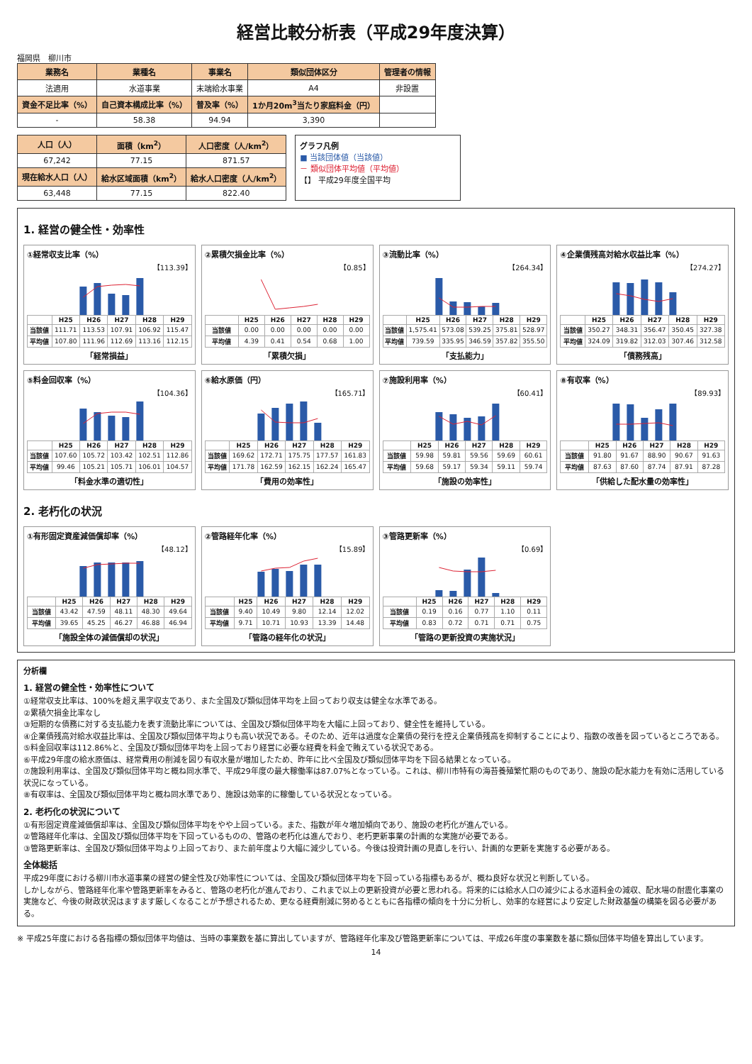経営比較分析表（平成29年度決算）
福岡県　柳川市
| 業務名 | 業種名 | 事業名 | 類似団体区分 | 管理者の情報 |
| --- | --- | --- | --- | --- |
| 法適用 | 水道事業 | 末端給水事業 | A4 | 非設置 |
| 資金不足比率（%） | 自己資本構成比率（%） | 普及率（%） | 1か月20m<sup>3</sup>当たり家庭料金（円） | |
| - | 58.38 | 94.94 | 3,390 | |
| 人口（人） | 面積（km<sup>2</sup>） | 人口密度（人/km<sup>2</sup>） |
| --- | --- | --- |
| 67,242 | 77.15 | 871.57 |
| 現在給水人口（人） | 給水区域面積（km<sup>2</sup>） | 給水人口密度（人/km<sup>2</sup>） |
| 63,448 | 77.15 | 822.40 |
グラフ凡例
■ 当該団体値（当該値）
－ 類似団体平均値（平均値）
【】 平成29年度全国平均
1. 経営の健全性・効率性
①経常収支比率（%）
【113.39】
| | H25 | H26 | H27 | H28 | H29 |
| --- | --- | --- | --- | --- | --- |
| 当該値 | 111.71 | 113.53 | 107.91 | 106.92 | 115.47 |
| 平均値 | 107.80 | 111.96 | 112.69 | 113.16 | 112.15 |
「経常損益」
②累積欠損金比率（%）
【0.85】
| | H25 | H26 | H27 | H28 | H29 |
| --- | --- | --- | --- | --- | --- |
| 当該値 | 0.00 | 0.00 | 0.00 | 0.00 | 0.00 |
| 平均値 | 4.39 | 0.41 | 0.54 | 0.68 | 1.00 |
「累積欠損」
③流動比率（%）
【264.34】
| | H25 | H26 | H27 | H28 | H29 |
| --- | --- | --- | --- | --- | --- |
| 当該値 | 1,575.41 | 573.08 | 539.25 | 375.81 | 528.97 |
| 平均値 | 739.59 | 335.95 | 346.59 | 357.82 | 355.50 |
「支払能力」
④企業債残高対給水収益比率（%）
【274.27】
| | H25 | H26 | H27 | H28 | H29 |
| --- | --- | --- | --- | --- | --- |
| 当該値 | 350.27 | 348.31 | 356.47 | 350.45 | 327.38 |
| 平均値 | 324.09 | 319.82 | 312.03 | 307.46 | 312.58 |
「債務残高」
⑤料金回収率（%）
【104.36】
| | H25 | H26 | H27 | H28 | H29 |
| --- | --- | --- | --- | --- | --- |
| 当該値 | 107.60 | 105.72 | 103.42 | 102.51 | 112.86 |
| 平均値 | 99.46 | 105.21 | 105.71 | 106.01 | 104.57 |
「料金水準の適切性」
⑥給水原価（円）
【165.71】
| | H25 | H26 | H27 | H28 | H29 |
| --- | --- | --- | --- | --- | --- |
| 当該値 | 169.62 | 172.71 | 175.75 | 177.57 | 161.83 |
| 平均値 | 171.78 | 162.59 | 162.15 | 162.24 | 165.47 |
「費用の効率性」
⑦施設利用率（%）
【60.41】
| | H25 | H26 | H27 | H28 | H29 |
| --- | --- | --- | --- | --- | --- |
| 当該値 | 59.98 | 59.81 | 59.56 | 59.69 | 60.61 |
| 平均値 | 59.68 | 59.17 | 59.34 | 59.11 | 59.74 |
「施設の効率性」
⑧有収率（%）
【89.93】
| | H25 | H26 | H27 | H28 | H29 |
| --- | --- | --- | --- | --- | --- |
| 当該値 | 91.80 | 91.67 | 88.90 | 90.67 | 91.63 |
| 平均値 | 87.63 | 87.60 | 87.74 | 87.91 | 87.28 |
「供給した配水量の効率性」
2. 老朽化の状況
①有形固定資産減価償却率（%）
【48.12】
| | H25 | H26 | H27 | H28 | H29 |
| --- | --- | --- | --- | --- | --- |
| 当該値 | 43.42 | 47.59 | 48.11 | 48.30 | 49.64 |
| 平均値 | 39.65 | 45.25 | 46.27 | 46.88 | 46.94 |
「施設全体の減価償却の状況」
②管路経年化率（%）
【15.89】
| | H25 | H26 | H27 | H28 | H29 |
| --- | --- | --- | --- | --- | --- |
| 当該値 | 9.40 | 10.49 | 9.80 | 12.14 | 12.02 |
| 平均値 | 9.71 | 10.71 | 10.93 | 13.39 | 14.48 |
「管路の経年化の状況」
③管路更新率（%）
【0.69】
| | H25 | H26 | H27 | H28 | H29 |
| --- | --- | --- | --- | --- | --- |
| 当該値 | 0.19 | 0.16 | 0.77 | 1.10 | 0.11 |
| 平均値 | 0.83 | 0.72 | 0.71 | 0.71 | 0.75 |
「管路の更新投資の実施状況」
分析欄
1. 経営の健全性・効率性について
①経常収支比率は、100%を超え黒字収支であり、また全国及び類似団体平均を上回っており収支は健全な水準である。
②累積欠損金比率なし
③短期的な債務に対する支払能力を表す流動比率については、全国及び類似団体平均を大幅に上回っており、健全性を維持している。
④企業債残高対給水収益比率は、全国及び類似団体平均よりも高い状況である。そのため、近年は過度な企業債の発行を控え企業債残高を抑制することにより、指数の改善を図っているところである。
⑤料金回収率は112.86%と、全国及び類似団体平均を上回っており経営に必要な経費を料金で賄えている状況である。
⑥平成29年度の給水原価は、経常費用の削減を図り有収水量が増加したため、昨年に比べ全国及び類似団体平均を下回る結果となっている。
⑦施設利用率は、全国及び類似団体平均と概ね同水準で、平成29年度の最大稼働率は87.07%となっている。これは、柳川市特有の海苔養殖繁忙期のものであり、施設の配水能力を有効に活用している状況になっている。
⑧有収率は、全国及び類似団体平均と概ね同水準であり、施設は効率的に稼働している状況となっている。
2. 老朽化の状況について
①有形固定資産減価償却率は、全国及び類似団体平均をやや上回っている。また、指数が年々増加傾向であり、施設の老朽化が進んでいる。
②管路経年化率は、全国及び類似団体平均を下回っているものの、管路の老朽化は進んでおり、老朽更新事業の計画的な実施が必要である。
③管路更新率は、全国及び類似団体平均より上回っており、また前年度より大幅に減少している。今後は投資計画の見直しを行い、計画的な更新を実施する必要がある。
全体総括
平成29年度における柳川市水道事業の経営の健全性及び効率性については、全国及び類似団体平均を下回っている指標もあるが、概ね良好な状況と判断している。
しかしながら、管路経年化率や管路更新率をみると、管路の老朽化が進んでおり、これまで以上の更新投資が必要と思われる。将来的には給水人口の減少による水道料金の減収、配水場の耐震化事業の実施など、今後の財政状況はますます厳しくなることが予想されるため、更なる経費削減に努めるとともに各指標の傾向を十分に分析し、効率的な経営により安定した財政基盤の構築を図る必要がある。
※ 平成25年度における各指標の類似団体平均値は、当時の事業数を基に算出していますが、管路経年化率及び管路更新率については、平成26年度の事業数を基に類似団体平均値を算出しています。
14